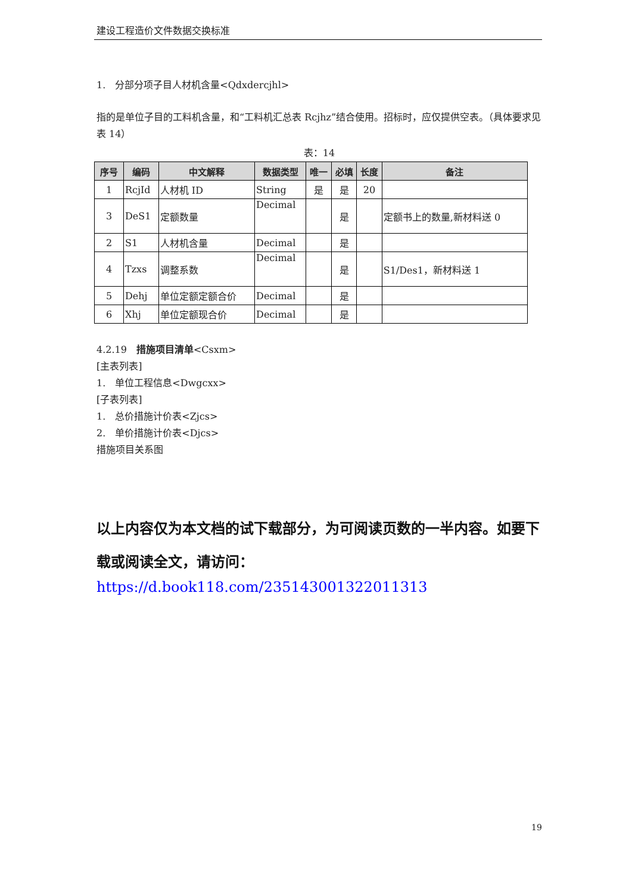建设工程造价文件数据交换标准
1.　分部分项子目人材机含量<Qdxdercjhl>
指的是单位子目的工料机含量，和“工料机汇总表 Rcjhz”结合使用。招标时，应仅提供空表。（具体要求见表 14）
表：14
| 序号 | 编码 | 中文解释 | 数据类型 | 唯一 | 必填 | 长度 | 备注 |
| --- | --- | --- | --- | --- | --- | --- | --- |
| 1 | RcjId | 人材机 ID | String | 是 | 是 | 20 | |
| 3 | DeS1 | 定额数量 | Decimal | | 是 | | 定额书上的数量,新材料送 0 |
| 2 | S1 | 人材机含量 | Decimal | | 是 | | |
| 4 | Tzxs | 调整系数 | Decimal | | 是 | | S1/Des1，新材料送 1 |
| 5 | Dehj | 单位定额定额合价 | Decimal | | 是 | | |
| 6 | Xhj | 单位定额现合价 | Decimal | | 是 | | |
4.2.19　措施项目清单<Csxm>
[主表列表]
1.　单位工程信息<Dwgcxx>
[子表列表]
1.　总价措施计价表<Zjcs>
2.　单价措施计价表<Djcs>
措施项目关系图
以上内容仅为本文档的试下载部分，为可阅读页数的一半内容。如要下载或阅读全文，请访问：
https://d.book118.com/235143001322011313
19